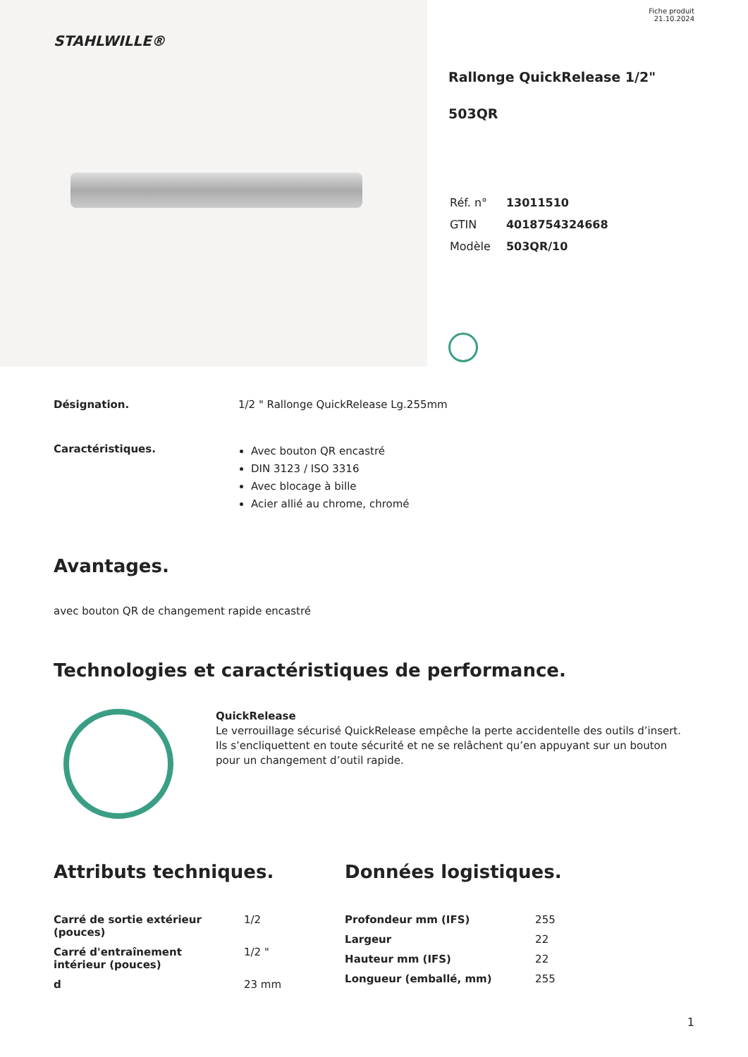STAHLWILLE®
Fiche produit
21.10.2024
Rallonge QuickRelease 1/2"
503QR
| Réf. n° | 13011510 |
| GTIN | 4018754324668 |
| Modèle | 503QR/10 |
Désignation. 1/2 " Rallonge QuickRelease Lg.255mm
Caractéristiques.
Avec bouton QR encastré
DIN 3123 / ISO 3316
Avec blocage à bille
Acier allié au chrome, chromé
Avantages.
avec bouton QR de changement rapide encastré
Technologies et caractéristiques de performance.
QuickRelease
Le verrouillage sécurisé QuickRelease empêche la perte accidentelle des outils d’insert. Ils s’encliquettent en toute sécurité et ne se relâchent qu’en appuyant sur un bouton pour un changement d’outil rapide.
Attributs techniques.
| Carré de sortie extérieur (pouces) | 1/2 |
| Carré d'entraînement intérieur (pouces) | 1/2 " |
| d | 23 mm |
Données logistiques.
| Profondeur mm (IFS) | 255 |
| Largeur | 22 |
| Hauteur mm (IFS) | 22 |
| Longueur (emballé, mm) | 255 |
1